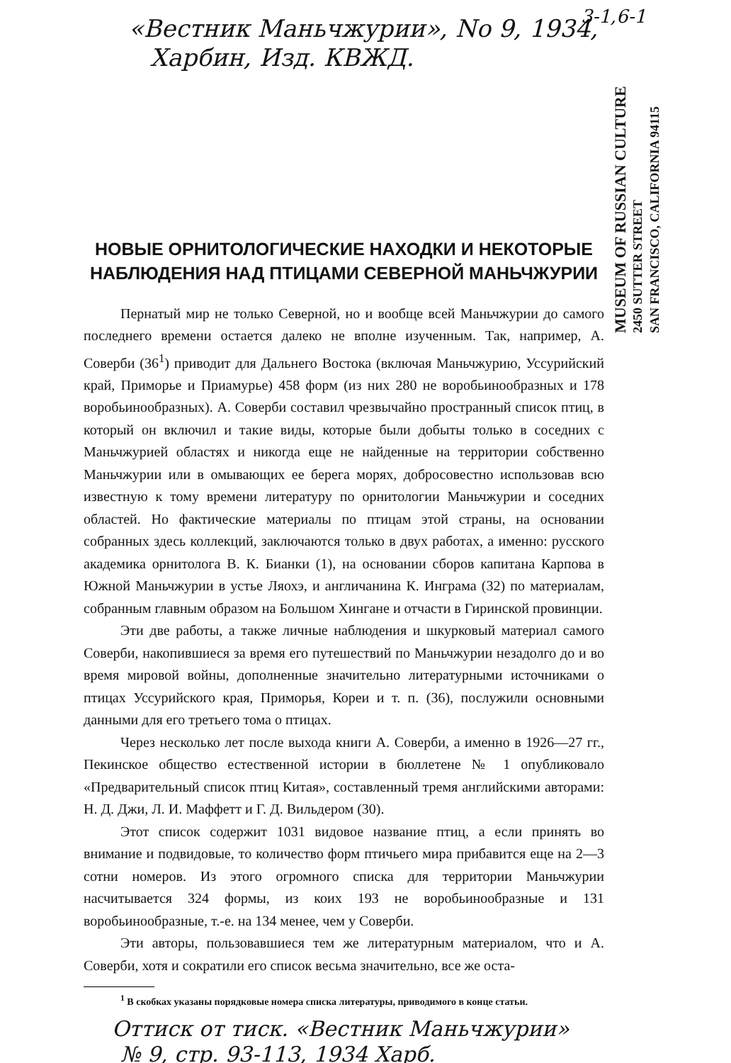3-1,6-1
«Вестник Маньчжурии», No 9, 1934,
Харбин, Изд. КВЖД.
MUSEUM OF RUSSIAN CULTURE
2450 SUTTER STREET
SAN FRANCISCO, CALIFORNIA 94115
НОВЫЕ ОРНИТОЛОГИЧЕСКИЕ НАХОДКИ И НЕКОТОРЫЕ НАБЛЮДЕНИЯ НАД ПТИЦАМИ СЕВЕРНОЙ МАНЬЧЖУРИИ
Пернатый мир не только Северной, но и вообще всей Маньчжурии до самого последнего времени остается далеко не вполне изученным. Так, например, А. Соверби (36<sup>1</sup>) приводит для Дальнего Востока (включая Маньчжурию, Уссурийский край, Приморье и Приамурье) 458 форм (из них 280 не воробьинообразных и 178 воробьинообразных). А. Соверби составил чрезвычайно пространный список птиц, в который он включил и такие виды, которые были добыты только в соседних с Маньчжурией областях и никогда еще не найденные на территории собственно Маньчжурии или в омывающих ее берега морях, добросовестно использовав всю известную к тому времени литературу по орнитологии Маньчжурии и соседних областей. Но фактические материалы по птицам этой страны, на основании собранных здесь коллекций, заключаются только в двух работах, а именно: русского академика орнитолога В. К. Бианки (1), на основании сборов капитана Карпова в Южной Маньчжурии в устье Ляохэ, и англичанина К. Инграма (32) по материалам, собранным главным образом на Большом Хингане и отчасти в Гиринской провинции.
Эти две работы, а также личные наблюдения и шкурковый материал самого Соверби, накопившиеся за время его путешествий по Маньчжурии незадолго до и во время мировой войны, дополненные значительно литературными источниками о птицах Уссурийского края, Приморья, Кореи и т. п. (36), послужили основными данными для его третьего тома о птицах.
Через несколько лет после выхода книги А. Соверби, а именно в 1926—27 гг., Пекинское общество естественной истории в бюллетене № 1 опубликовало «Предварительный список птиц Китая», составленный тремя английскими авторами: Н. Д. Джи, Л. И. Маффетт и Г. Д. Вильдером (30).
Этот список содержит 1031 видовое название птиц, а если принять во внимание и подвидовые, то количество форм птичьего мира прибавится еще на 2—3 сотни номеров. Из этого огромного списка для территории Маньчжурии насчитывается 324 формы, из коих 193 не воробьинообразные и 131 воробьинообразные, т.-е. на 134 менее, чем у Соверби.
Эти авторы, пользовавшиеся тем же литературным материалом, что и А. Соверби, хотя и сократили его список весьма значительно, все же оста-
<sup>1</sup> В скобках указаны порядковые номера списка литературы, приводимого в конце статьи.
Оттиск от тиск. «Вестник Маньчжурии»
№ 9, стр. 93-113, 1934 Харб.